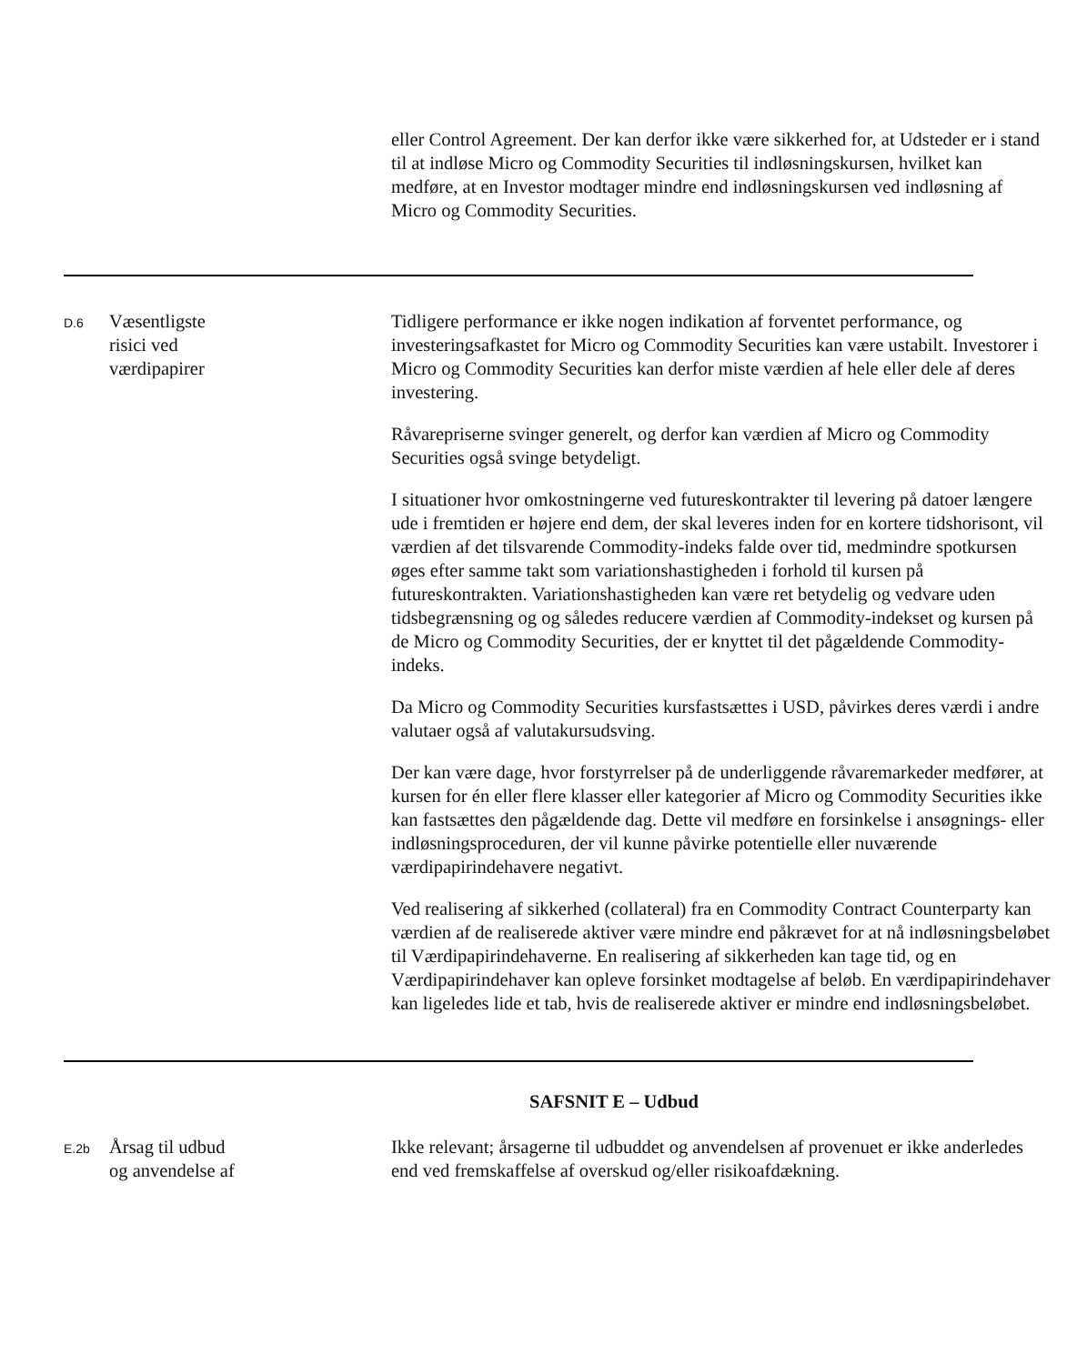eller Control Agreement. Der kan derfor ikke være sikkerhed for, at Udsteder er i stand til at indløse Micro og Commodity Securities til indløsningskursen, hvilket kan medføre, at en Investor modtager mindre end indløsningskursen ved indløsning af Micro og Commodity Securities.
D.6
Væsentligste
risici ved
værdipapirer
Tidligere performance er ikke nogen indikation af forventet performance, og investeringsafkastet for Micro og Commodity Securities kan være ustabilt. Investorer i Micro og Commodity Securities kan derfor miste værdien af hele eller dele af deres investering.
Råvarepriserne svinger generelt, og derfor kan værdien af Micro og Commodity Securities også svinge betydeligt.
I situationer hvor omkostningerne ved futureskontrakter til levering på datoer længere ude i fremtiden er højere end dem, der skal leveres inden for en kortere tidshorisont, vil værdien af det tilsvarende Commodity-indeks falde over tid, medmindre spotkursen øges efter samme takt som variationshastigheden i forhold til kursen på futureskontrakten. Variationshastigheden kan være ret betydelig og vedvare uden tidsbegrænsning og og således reducere værdien af Commodity-indekset og kursen på de Micro og Commodity Securities, der er knyttet til det pågældende Commodity-indeks.
Da Micro og Commodity Securities kursfastsættes i USD, påvirkes deres værdi i andre valutaer også af valutakursudsving.
Der kan være dage, hvor forstyrrelser på de underliggende råvaremarkeder medfører, at kursen for én eller flere klasser eller kategorier af Micro og Commodity Securities ikke kan fastsættes den pågældende dag. Dette vil medføre en forsinkelse i ansøgnings- eller indløsningsproceduren, der vil kunne påvirke potentielle eller nuværende værdipapirindehavere negativt.
Ved realisering af sikkerhed (collateral) fra en Commodity Contract Counterparty kan værdien af de realiserede aktiver være mindre end påkrævet for at nå indløsningsbeløbet til Værdipapirindehaverne. En realisering af sikkerheden kan tage tid, og en Værdipapirindehaver kan opleve forsinket modtagelse af beløb. En værdipapirindehaver kan ligeledes lide et tab, hvis de realiserede aktiver er mindre end indløsningsbeløbet.
SAFSNIT E – Udbud
E.2b
Årsag til udbud
og anvendelse af
Ikke relevant; årsagerne til udbuddet og anvendelsen af provenuet er ikke anderledes end ved fremskaffelse af overskud og/eller risikoafdækning.